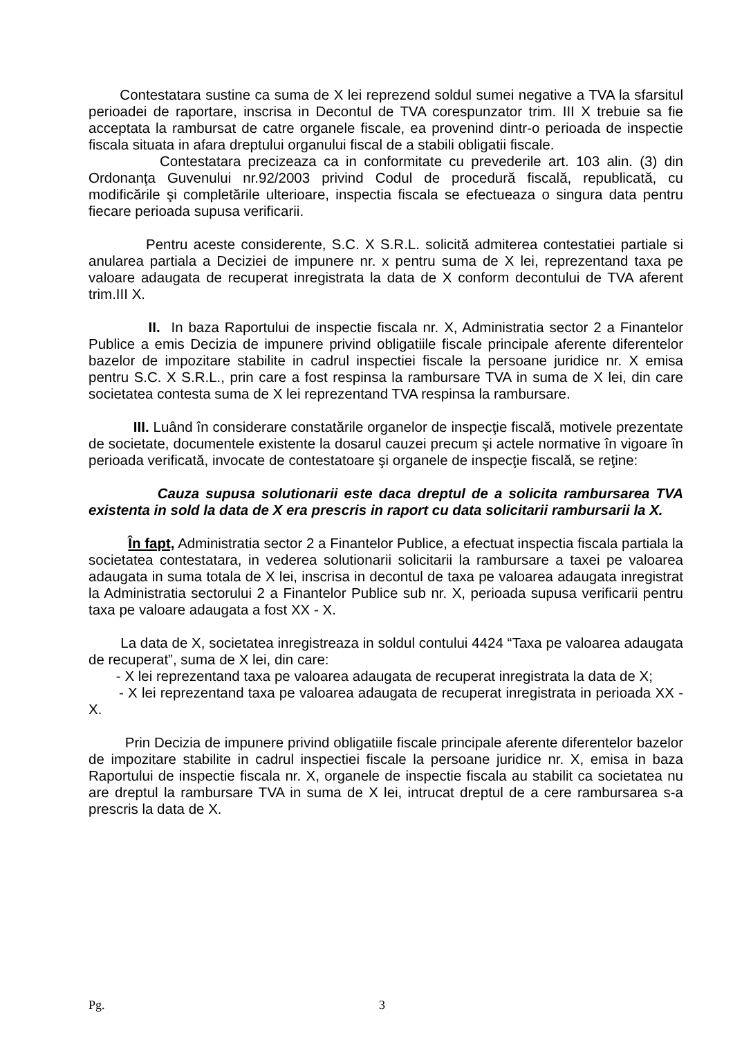Contestatara sustine ca suma de X lei reprezend soldul sumei negative a TVA la sfarsitul perioadei de raportare, inscrisa in Decontul de TVA corespunzator trim. III X trebuie sa fie acceptata la rambursat de catre organele fiscale, ea provenind dintr-o perioada de inspectie fiscala situata in afara dreptului organului fiscal de a stabili obligatii fiscale.
Contestatara precizeaza ca in conformitate cu prevederile art. 103 alin. (3) din Ordonanţa Guvenului nr.92/2003 privind Codul de procedură fiscală, republicată, cu modificările şi completările ulterioare, inspectia fiscala se efectueaza o singura data pentru fiecare perioada supusa verificarii.
Pentru aceste considerente, S.C. X S.R.L. solicită admiterea contestatiei partiale si anularea partiala a Deciziei de impunere nr. x pentru suma de X lei, reprezentand taxa pe valoare adaugata de recuperat inregistrata la data de X conform decontului de TVA aferent trim.III X.
II. In baza Raportului de inspectie fiscala nr. X, Administratia sector 2 a Finantelor Publice a emis Decizia de impunere privind obligatiile fiscale principale aferente diferentelor bazelor de impozitare stabilite in cadrul inspectiei fiscale la persoane juridice nr. X emisa pentru S.C. X S.R.L., prin care a fost respinsa la rambursare TVA in suma de X lei, din care societatea contesta suma de X lei reprezentand TVA respinsa la rambursare.
III. Luând în considerare constatările organelor de inspecţie fiscală, motivele prezentate de societate, documentele existente la dosarul cauzei precum şi actele normative în vigoare în perioada verificată, invocate de contestatoare şi organele de inspecţie fiscală, se reţine:
Cauza supusa solutionarii este daca dreptul de a solicita rambursarea TVA existenta in sold la data de X era prescris in raport cu data solicitarii rambursarii la X.
În fapt, Administratia sector 2 a Finantelor Publice, a efectuat inspectia fiscala partiala la societatea contestatara, in vederea solutionarii solicitarii la rambursare a taxei pe valoarea adaugata in suma totala de X lei, inscrisa in decontul de taxa pe valoarea adaugata inregistrat la Administratia sectorului 2 a Finantelor Publice sub nr. X, perioada supusa verificarii pentru taxa pe valoare adaugata a fost XX - X.
La data de X, societatea inregistreaza in soldul contului 4424 “Taxa pe valoarea adaugata de recuperat”, suma de X lei, din care:
- X lei reprezentand taxa pe valoarea adaugata de recuperat inregistrata la data de X;
- X lei reprezentand taxa pe valoarea adaugata de recuperat inregistrata in perioada XX - X.
Prin Decizia de impunere privind obligatiile fiscale principale aferente diferentelor bazelor de impozitare stabilite in cadrul inspectiei fiscale la persoane juridice nr. X, emisa in baza Raportului de inspectie fiscala nr. X, organele de inspectie fiscala au stabilit ca societatea nu are dreptul la rambursare TVA in suma de X lei, intrucat dreptul de a cere rambursarea s-a prescris la data de X.
Pg. 3